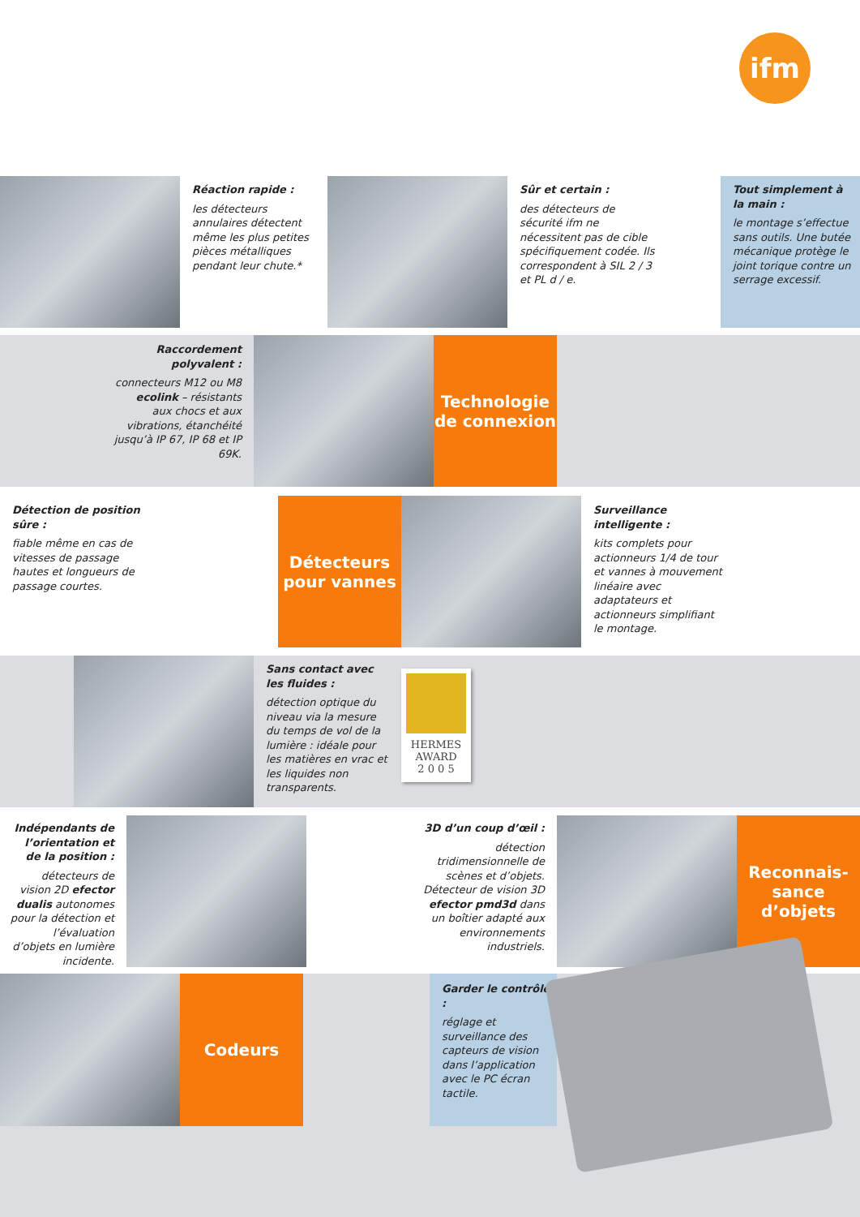ifm
Réaction rapide :
les détecteurs annulaires détectent même les plus petites pièces métalliques pendant leur chute.*
Sûr et certain :
des détecteurs de sécurité ifm ne nécessitent pas de cible spécifiquement codée. Ils correspondent à SIL 2 / 3 et PL d / e.
Tout simplement à la main :
le montage s’effectue sans outils. Une butée mécanique protège le joint torique contre un serrage excessif.
Raccordement polyvalent :
connecteurs M12 ou M8 ecolink – résistants aux chocs et aux vibrations, étanchéité jusqu’à IP 67, IP 68 et IP 69K.
Technologie de connexion
Détection de position sûre :
fiable même en cas de vitesses de passage hautes et longueurs de passage courtes.
Détecteurs pour vannes
Surveillance intelligente :
kits complets pour actionneurs 1/4 de tour et vannes à mouvement linéaire avec adaptateurs et actionneurs simplifiant le montage.
Sans contact avec les fluides :
détection optique du niveau via la mesure du temps de vol de la lumière : idéale pour les matières en vrac et les liquides non transparents.
HERMES
AWARD
2 0 0 5
Indépendants de l’orientation et de la position :
détecteurs de vision 2D efector dualis autonomes pour la détection et l’évaluation d’objets en lumière incidente.
3D d’un coup d’œil :
détection tridimensionnelle de scènes et d’objets. Détecteur de vision 3D efector pmd3d dans un boîtier adapté aux environnements industriels.
Reconnais-sance d’objets
Codeurs
Garder le contrôle :
réglage et surveillance des capteurs de vision dans l’application avec le PC écran tactile.